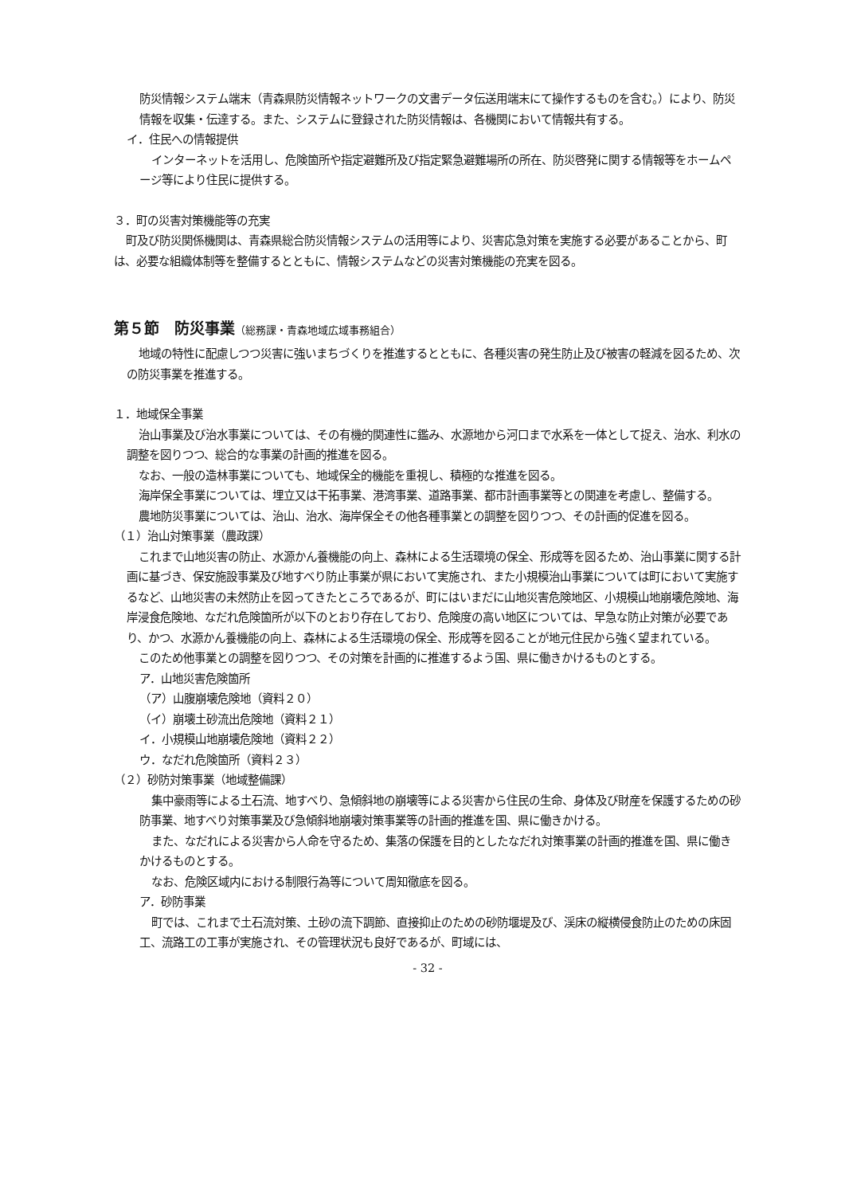防災情報システム端末（青森県防災情報ネットワークの文書データ伝送用端末にて操作するものを含む。）により、防災情報を収集・伝達する。また、システムに登録された防災情報は、各機関において情報共有する。
イ．住民への情報提供
インターネットを活用し、危険箇所や指定避難所及び指定緊急避難場所の所在、防災啓発に関する情報等をホームページ等により住民に提供する。
３．町の災害対策機能等の充実
町及び防災関係機関は、青森県総合防災情報システムの活用等により、災害応急対策を実施する必要があることから、町は、必要な組織体制等を整備するとともに、情報システムなどの災害対策機能の充実を図る。
第５節　防災事業（総務課・青森地域広域事務組合）
地域の特性に配慮しつつ災害に強いまちづくりを推進するとともに、各種災害の発生防止及び被害の軽減を図るため、次の防災事業を推進する。
１．地域保全事業
治山事業及び治水事業については、その有機的関連性に鑑み、水源地から河口まで水系を一体として捉え、治水、利水の調整を図りつつ、総合的な事業の計画的推進を図る。
なお、一般の造林事業についても、地域保全的機能を重視し、積極的な推進を図る。
海岸保全事業については、埋立又は干拓事業、港湾事業、道路事業、都市計画事業等との関連を考慮し、整備する。
農地防災事業については、治山、治水、海岸保全その他各種事業との調整を図りつつ、その計画的促進を図る。
（１）治山対策事業（農政課）
これまで山地災害の防止、水源かん養機能の向上、森林による生活環境の保全、形成等を図るため、治山事業に関する計画に基づき、保安施設事業及び地すべり防止事業が県において実施され、また小規模治山事業については町において実施するなど、山地災害の未然防止を図ってきたところであるが、町にはいまだに山地災害危険地区、小規模山地崩壊危険地、海岸浸食危険地、なだれ危険箇所が以下のとおり存在しており、危険度の高い地区については、早急な防止対策が必要であり、かつ、水源かん養機能の向上、森林による生活環境の保全、形成等を図ることが地元住民から強く望まれている。
このため他事業との調整を図りつつ、その対策を計画的に推進するよう国、県に働きかけるものとする。
ア．山地災害危険箇所
（ア）山腹崩壊危険地（資料２０）
（イ）崩壊土砂流出危険地（資料２１）
イ．小規模山地崩壊危険地（資料２２）
ウ．なだれ危険箇所（資料２３）
（２）砂防対策事業（地域整備課）
集中豪雨等による土石流、地すべり、急傾斜地の崩壊等による災害から住民の生命、身体及び財産を保護するための砂防事業、地すべり対策事業及び急傾斜地崩壊対策事業等の計画的推進を国、県に働きかける。
また、なだれによる災害から人命を守るため、集落の保護を目的としたなだれ対策事業の計画的推進を国、県に働きかけるものとする。
なお、危険区域内における制限行為等について周知徹底を図る。
ア．砂防事業
町では、これまで土石流対策、土砂の流下調節、直接抑止のための砂防堰堤及び、渓床の縦横侵食防止のための床固工、流路工の工事が実施され、その管理状況も良好であるが、町域には、
- 32 -